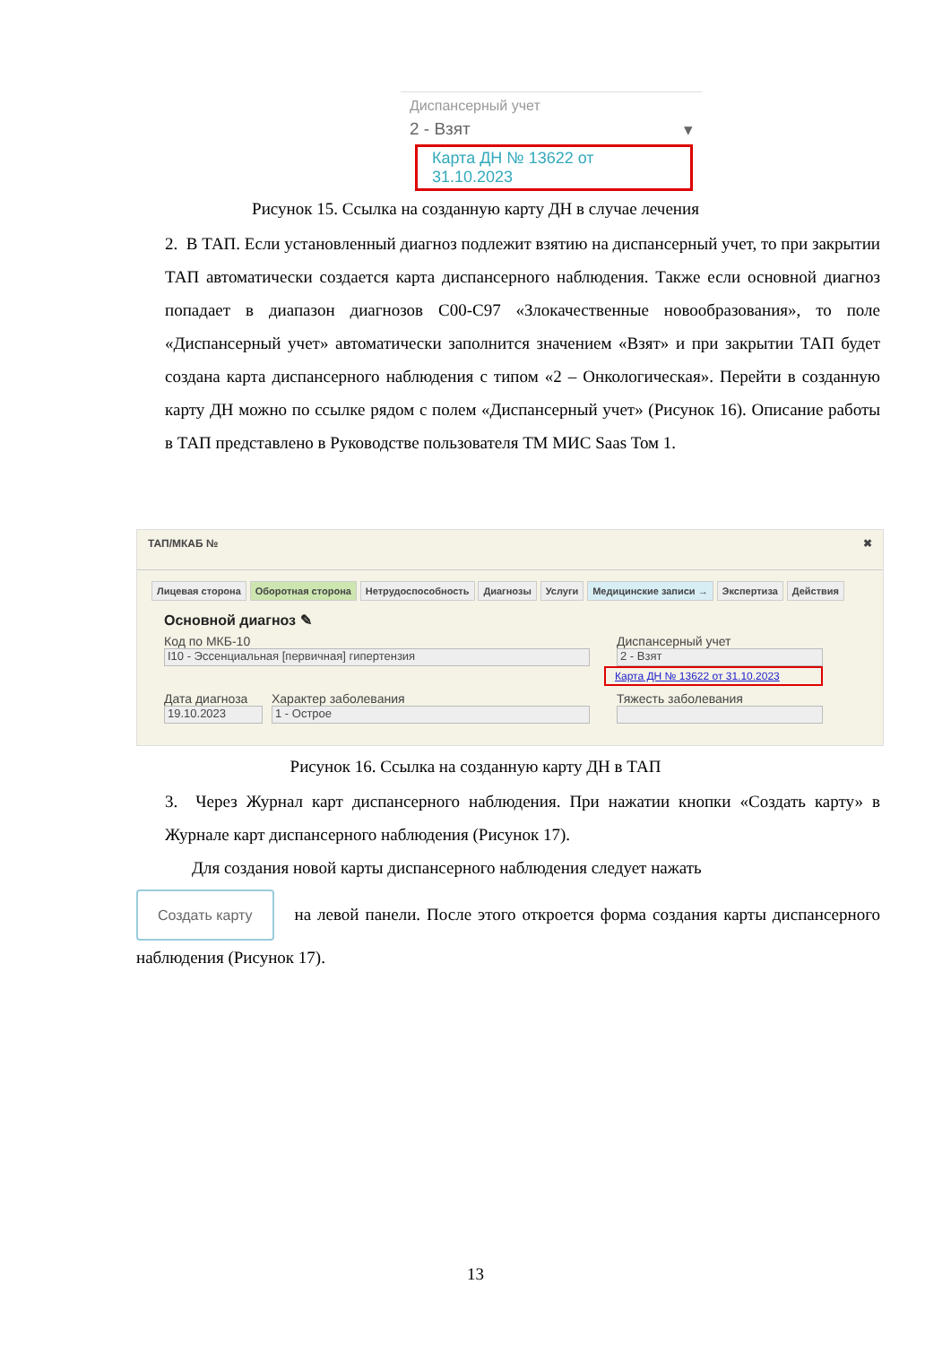Диспансерный учет
2 - Взят ▾
Карта ДН № 13622 от 31.10.2023
Рисунок 15. Ссылка на созданную карту ДН в случае лечения
2. В ТАП. Если установленный диагноз подлежит взятию на диспансерный учет, то при закрытии ТАП автоматически создается карта диспансерного наблюдения. Также если основной диагноз попадает в диапазон диагнозов С00-С97 «Злокачественные новообразования», то поле «Диспансерный учет» автоматически заполнится значением «Взят» и при закрытии ТАП будет создана карта диспансерного наблюдения с типом «2 – Онкологическая». Перейти в созданную карту ДН можно по ссылке рядом с полем «Диспансерный учет» (Рисунок 16). Описание работы в ТАП представлено в Руководстве пользователя ТМ МИС Saas Том 1.
ТАП/МКАБ № ✖
Лицевая сторона Оборотная сторона Нетрудоспособность Диагнозы Услуги Медицинские записи → Экспертиза Действия
Основной диагноз ✎
Код по МКБ-10
I10 - Эссенциальная [первичная] гипертензия
Дата диагноза
19.10.2023
Характер заболевания
1 - Острое
Диспансерный учет
2 - Взят
Карта ДН № 13622 от 31.10.2023
Тяжесть заболевания
Рисунок 16. Ссылка на созданную карту ДН в ТАП
3. Через Журнал карт диспансерного наблюдения. При нажатии кнопки «Создать карту» в Журнале карт диспансерного наблюдения (Рисунок 17).
Для создания новой карты диспансерного наблюдения следует нажать
Создать карту на левой панели. После этого откроется форма создания карты диспансерного наблюдения (Рисунок 17).
13